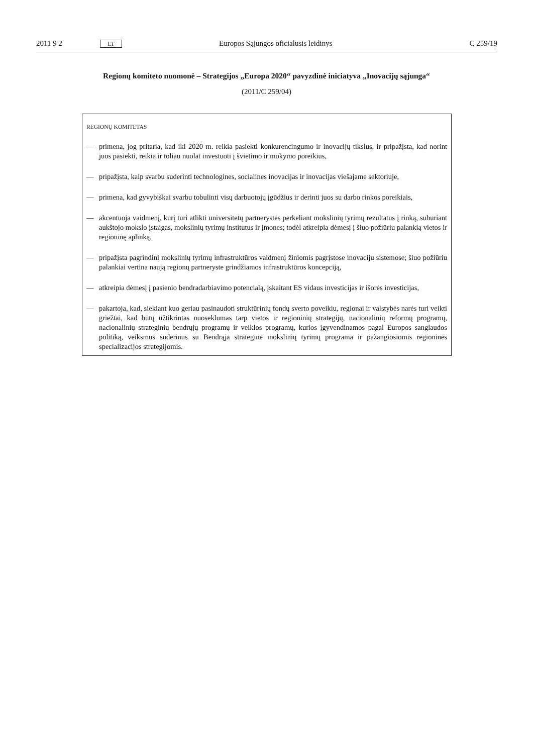2011 9 2 LT Europos Sąjungos oficialusis leidinys C 259/19
Regionų komiteto nuomonė – Strategijos „Europa 2020“ pavyzdinė iniciatyva „Inovacijų sąjunga“
(2011/C 259/04)
REGIONŲ KOMITETAS
— primena, jog pritaria, kad iki 2020 m. reikia pasiekti konkurencingumo ir inovacijų tikslus, ir pripažįsta, kad norint juos pasiekti, reikia ir toliau nuolat investuoti į švietimo ir mokymo poreikius,
— pripažįsta, kaip svarbu suderinti technologines, socialines inovacijas ir inovacijas viešajame sektoriuje,
— primena, kad gyvybiškai svarbu tobulinti visų darbuotojų įgūdžius ir derinti juos su darbo rinkos poreikiais,
— akcentuoja vaidmenį, kurį turi atlikti universitetų partnerystės perkeliant mokslinių tyrimų rezultatus į rinką, suburiant aukštojo mokslo įstaigas, mokslinių tyrimų institutus ir įmones; todėl atkreipia dėmesį į šiuo požiūriu palankią vietos ir regioninę aplinką,
— pripažįsta pagrindinį mokslinių tyrimų infrastruktūros vaidmenį žiniomis pagrįstose inovacijų sistemose; šiuo požiūriu palankiai vertina naują regionų partneryste grindžiamos infrastruktūros koncepciją,
— atkreipia dėmesį į pasienio bendradarbiavimo potencialą, įskaitant ES vidaus investicijas ir išorės investicijas,
— pakartoja, kad, siekiant kuo geriau pasinaudoti struktūrinių fondų sverto poveikiu, regionai ir valstybės narės turi veikti griežtai, kad būtų užtikrintas nuoseklumas tarp vietos ir regioninių strategijų, nacionalinių reformų programų, nacionalinių strateginių bendrųjų programų ir veiklos programų, kurios įgyvendinamos pagal Europos sanglaudos politiką, veiksmus suderinus su Bendrąja strategine mokslinių tyrimų programa ir pažangiosiomis regioninės specializacijos strategijomis.